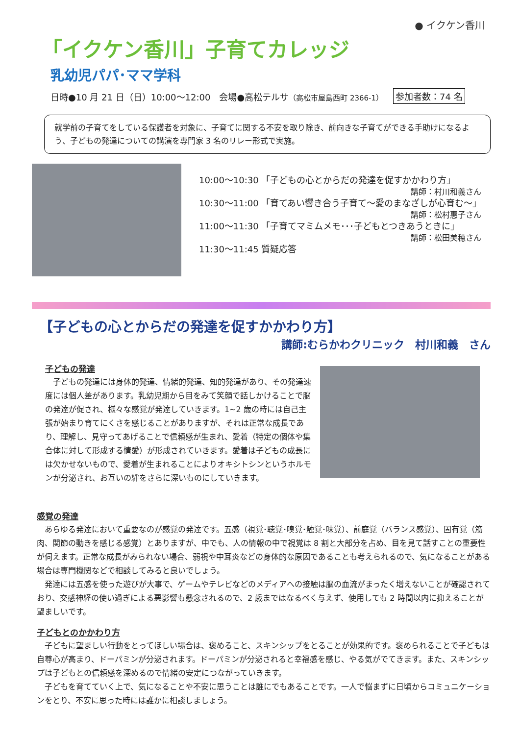● イクケン香川
「イクケン香川」子育てカレッジ
乳幼児パパ･ママ学科
日時●10 月 21 日（日）10:00～12:00　会場●高松テルサ（高松市屋島西町 2366-1） 参加者数：74 名
就学前の子育てをしている保護者を対象に、子育てに関する不安を取り除き、前向きな子育てができる手助けになるよう、子どもの発達についての講演を専門家 3 名のリレー形式で実施。
10:00～10:30 「子どもの心とからだの発達を促すかかわり方」
講師：村川和義さん
10:30～11:00 「育てあい響き合う子育て～愛のまなざしが心育む～」
講師：松村惠子さん
11:00～11:30 「子育てマミムメモ･･･子どもとつきあうときに」
講師：松田美穂さん
11:30～11:45 質疑応答
【子どもの心とからだの発達を促すかかわり方】
講師:むらかわクリニック　村川和義　さん
子どもの発達
　子どもの発達には身体的発達、情緒的発達、知的発達があり、その発達速度には個人差があります。乳幼児期から目をみて笑顔で話しかけることで脳の発達が促され、様々な感覚が発達していきます。1~2 歳の時には自己主張が始まり育てにくさを感じることがありますが、それは正常な成長であり、理解し、見守ってあげることで信頼感が生まれ、愛着（特定の個体や集合体に対して形成する情愛）が形成されていきます。愛着は子どもの成長には欠かせないもので、愛着が生まれることによりオキシトシンというホルモンが分泌され、お互いの絆をさらに深いものにしていきます。
感覚の発達
　あらゆる発達において重要なのが感覚の発達です。五感（視覚･聴覚･嗅覚･触覚･味覚）、前庭覚（バランス感覚）、固有覚（筋肉、関節の動きを感じる感覚）とありますが、中でも、人の情報の中で視覚は 8 割と大部分を占め、目を見て話すことの重要性が伺えます。正常な成長がみられない場合、弱視や中耳炎などの身体的な原因であることも考えられるので、気になることがある場合は専門機関などで相談してみると良いでしょう。
　発達には五感を使った遊びが大事で、ゲームやテレビなどのメディアへの接触は脳の血流がまったく増えないことが確認されており、交感神経の使い過ぎによる悪影響も懸念されるので、2 歳まではなるべく与えず、使用しても 2 時間以内に抑えることが望ましいです。
子どもとのかかわり方
　子どもに望ましい行動をとってほしい場合は、褒めること、スキンシップをとることが効果的です。褒められることで子どもは自尊心が高まり、ドーパミンが分泌されます。ドーパミンが分泌されると幸福感を感じ、やる気がでてきます。また、スキンシップは子どもとの信頼感を深めるので情緒の安定につながっていきます。
　子どもを育てていく上で、気になることや不安に思うことは誰にでもあることです。一人で悩まずに日頃からコミュニケーションをとり、不安に思った時には誰かに相談しましょう。